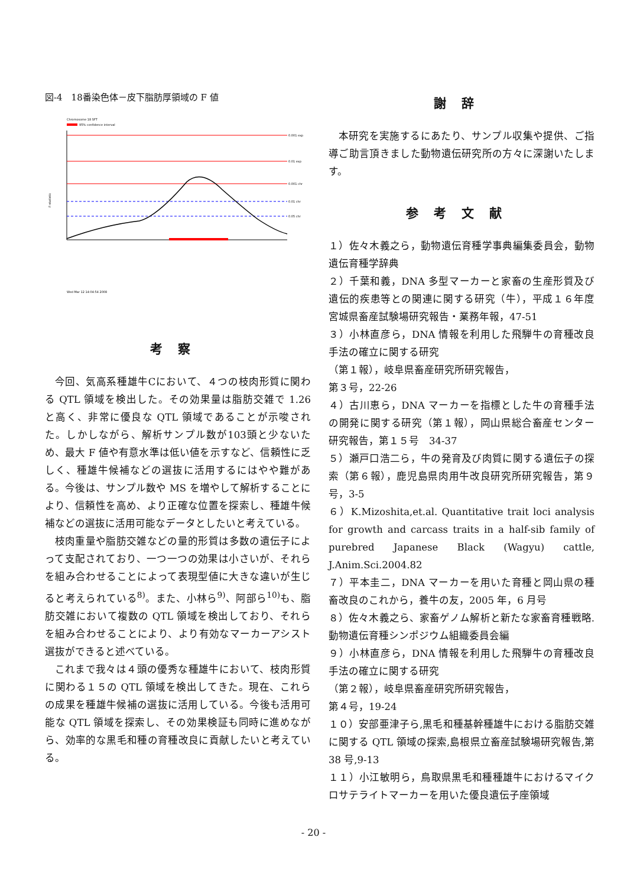図-4　18番染色体－皮下脂肪厚領域の F 値
Chromosome 18 SFT
95% confidence interval
F-statistic
0.001 exp
0.01 exp
0.001 chr
0.01 chr
0.05 chr
Wed Mar 12 14:04:54 2008
考察
今回、気高系種雄牛Cにおいて、４つの枝肉形質に関わる QTL 領域を検出した。その効果量は脂肪交雑で 1.26 と高く、非常に優良な QTL 領域であることが示唆された。しかしながら、解析サンプル数が103頭と少ないため、最大 F 値や有意水準は低い値を示すなど、信頼性に乏しく、種雄牛候補などの選抜に活用するにはやや難がある。今後は、サンプル数や MS を増やして解析することにより、信頼性を高め、より正確な位置を探索し、種雄牛候補などの選抜に活用可能なデータとしたいと考えている。
枝肉重量や脂肪交雑などの量的形質は多数の遺伝子によって支配されており、一つ一つの効果は小さいが、それらを組み合わせることによって表現型値に大きな違いが生じると考えられている<sup>8)</sup>。また、小林ら<sup>9)</sup>、阿部ら<sup>10)</sup>も、脂肪交雑において複数の QTL 領域を検出しており、それらを組み合わせることにより、より有効なマーカーアシスト選抜ができると述べている。
これまで我々は４頭の優秀な種雄牛において、枝肉形質に関わる１５の QTL 領域を検出してきた。現在、これらの成果を種雄牛候補の選抜に活用している。今後も活用可能な QTL 領域を探索し、その効果検証も同時に進めながら、効率的な黒毛和種の育種改良に貢献したいと考えている。
謝辞
本研究を実施するにあたり、サンプル収集や提供、ご指導ご助言頂きました動物遺伝研究所の方々に深謝いたします。
参考文献
１）佐々木義之ら，動物遺伝育種学事典編集委員会，動物遺伝育種学辞典
２）千葉和義，DNA 多型マーカーと家畜の生産形質及び遺伝的疾患等との関連に関する研究（牛），平成１６年度宮城県畜産試験場研究報告・業務年報，47-51
３）小林直彦ら，DNA 情報を利用した飛騨牛の育種改良手法の確立に関する研究
（第１報），岐阜県畜産研究所研究報告，
第３号，22-26
４）古川恵ら，DNA マーカーを指標とした牛の育種手法の開発に関する研究（第１報），岡山県総合畜産センター研究報告，第１５号　34-37
５）瀬戸口浩二ら，牛の発育及び肉質に関する遺伝子の探索（第６報），鹿児島県肉用牛改良研究所研究報告，第９号，3-5
６）K.Mizoshita,et.al. Quantitative trait loci analysis for growth and carcass traits in a half-sib family of purebred Japanese Black (Wagyu) cattle, J.Anim.Sci.2004.82
７）平本圭二，DNA マーカーを用いた育種と岡山県の種畜改良のこれから，養牛の友，2005 年，6 月号
８）佐々木義之ら、家畜ゲノム解析と新たな家畜育種戦略.動物遺伝育種シンポジウム組織委員会編
９）小林直彦ら，DNA 情報を利用した飛騨牛の育種改良手法の確立に関する研究
（第２報），岐阜県畜産研究所研究報告，
第４号，19-24
１０）安部亜津子ら,黒毛和種基幹種雄牛における脂肪交雑に関する QTL 領域の探索,島根県立畜産試験場研究報告,第 38 号,9-13
１１）小江敏明ら，鳥取県黒毛和種種雄牛におけるマイクロサテライトマーカーを用いた優良遺伝子座領域
- 20 -